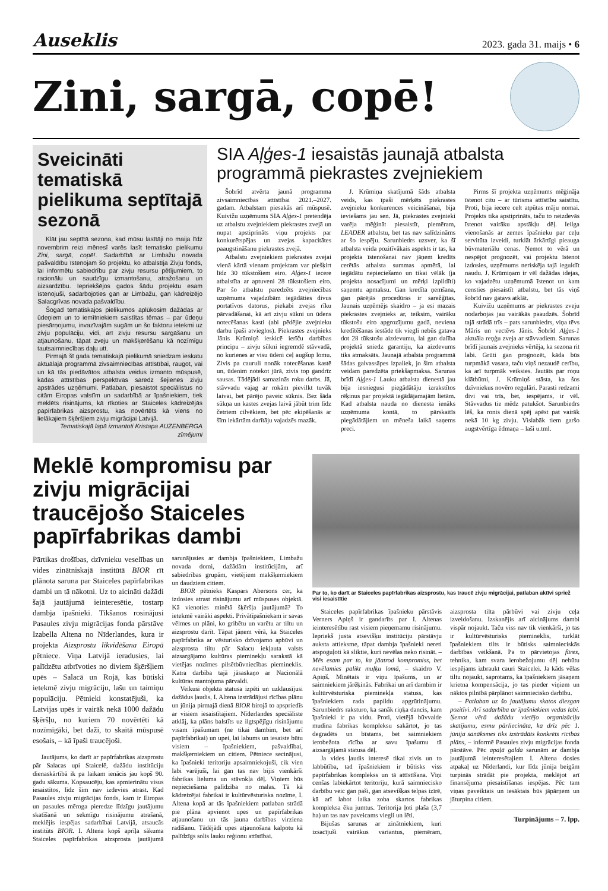Auseklis 2023. gada 31. maijs • 6
Zini, sargā, copē!
Sveicināti tematiskā pielikuma septītajā sezonā
Klāt jau septītā sezona, kad mūsu lasītāji no maija līdz novembrim reizi mēnesī varēs lasīt tematisko pielikumu Zini, sargā, copē!. Sadarbībā ar Limbažu novada pašvaldību īstenojam šo projektu, ko atbalstīja Zivju fonds, lai informētu sabiedrību par zivju resursu pētījumiem, to racionālu un saudzīgu izmantošanu, atražošanu un aizsardzību. Iepriekšējos gados šādu projektu esam īstenojuši, sadarbojoties gan ar Limbažu, gan kādreizējo Salacgrīvas novada pašvaldību.
Šogad tematiskajos pielikumos aplūkosim dažādas ar ūdeņiem un to iemītniekiem saistītas tēmas – par ūdeņu piesārņojumu, invazīvajām sugām un šo faktoru ietekmi uz zivju populāciju, vidi, arī zivju resursu sargāšanu un atjaunošanu, tāpat zveju un makšķerēšanu kā nozīmīgu tautsaimniecības daļu utt.
Pirmajā šī gada tematiskajā pielikumā sniedzam ieskatu aktuālajā programmā zivsaimniecības attīstībai, raugot, vai un kā tās piedāvātos atbalsta veidus izmanto mūspusē, kādas attīstības perspektīvas saredz šejienes zivju apstrādes uzņēmumi. Patlaban, piesaistot speciālistus no citām Eiropas valstīm un sadarbībā ar īpašniekiem, tiek meklēts risinājums, kā rīkoties ar Staiceles kādreizējās papīrfabrikas aizsprostu, kas novērtēts kā viens no lielākajiem šķēršļiem zivju migrācijai Latvijā.
Tematiskajā lapā izmantoti Kristapa AUZENBERGA zīmējumi
SIA Aļģes-1 iesaistās jaunajā atbalsta programmā piekrastes zvejniekiem
Šobrīd atvērta jaunā programma zivsaimniecības attīstībai 2021.–2027. gadam. Atbalstam piesakās arī mūspusē. Kuivižu uzņēmums SIA Aļģes-1 pretendēja uz atbalstu zvejniekiem piekrastes zvejā un nupat apstiprināts viņu projekts par konkurētspējas un zvejas kapacitātes paaugstināšanu piekrastes zvejā.
Atbalstu zvejniekiem piekrastes zvejai vienā kārtā vienam projektam var piešķirt līdz 30 tūkstošiem eiro. Aļģes-1 iecere atbalstīta ar aptuveni 28 tūkstošiem eiro. Par šo atbalstu paredzēts zvejniecības uzņēmuma vajadzībām iegādāties divus portatīvos datorus, piekabi zvejas rīku pārvadāšanai, kā arī zivju sūkni un ūdens notecēšanas kasti (abi pēdējie zvejnieku darbu īpaši atvieglos). Piekrastes zvejnieks Jānis Krūmiņš ieskicē ierīču darbības principu – zivju sūkni iegremdē stāvvadā, no kurienes ar visu ūdeni ceļ augšup lomu. Zivis pa cauruli nonāk notecēšanas kastē un, ūdenim notekot jūrā, zivis top gandrīz sausas. Tādējādi samazinās roku darbs. Jā, stāvvadu vajag ar rokām pievilkt tuvāk laivai, bet pārējo paveic sūknis. Bez šāda sūkņa un kastes zvejas laivā jābūt trim līdz četriem cilvēkiem, bet pēc ekipēšanās ar šīm iekārtām darītāju vajadzēs mazāk.
J. Krūmiņa skatījumā šāds atbalsta veids, kas īpaši mērķēts piekrastes zvejnieku konkurences veicināšanai, bija ieviešams jau sen. Jā, piekrastes zvejnieki varēja mēģināt piesaistīt, piemēram, LEADER atbalstu, bet tas nav salīdzināms ar šo iespēju. Sarunbiedrs uzsver, ka šī atbalsta veida pozitīvākais aspekts ir tas, ka projekta īstenošanai nav jāņem kredīts cerētās atbalsta summas apmērā, lai iegādātu nepieciešamo un tikai vēlāk (ja projekta nosacījumi un mērķi izpildīti) saņemtu apmaksu. Gan kredīta ņemšana, gan pārējās procedūras ir sarežģītas. Jaunais uzņēmējs skaidro – ja esi mazais piekrastes zvejnieks ar, teiksim, vairāku tūkstošu eiro apgrozījumu gadā, neviena kredītēšanas iestāde tik viegli nebūs gatava dot 28 tūkstošu aizdevumu, lai gan dalība projektā sniedz garantiju, ka aizdevums tiks atmaksāts. Jaunajā atbalsta programmā šādas galvassāpes izpaliek, jo šim atbalsta veidam paredzēta priekšapmaksa. Sarunas brīdī Aļģes-1 Lauku atbalsta dienestā jau bija iesniegusi piegādātāju izrakstītos rēķinus par projektā iegādājamajām lietām. Kad atbalsta nauda no dienesta ienāks uzņēmuma kontā, to pārskaitīs piegādātājiem un mēneša laikā saņems preci.
Pirms šī projekta uzņēmums mēģināja īstenot citu – ar tūrisma attīstību saistītu. Proti, bija iecere celt atpūtas māju nomai. Projekts tika apstiprināts, taču to neizdevās īstenot vairāku apstākļu dēļ. Ieilga vienošanās ar zemes īpašnieku par ceļu servitūta izveidi, turklāt ārkārtīgi pieauga būvmateriālu cenas. Ņemot to vērā un nespējot prognozēt, vai projektu īstenot izdosies, uzņēmums neriskēja tajā ieguldīt naudu. J. Krūmiņam ir vēl dažādas idejas, ko vajadzētu uzņēmumā īstenot un kam censties piesaistīt atbalstu, bet tās viņš šobrīd nav gatavs atklāt.
Kuivižu uzņēmums ar piekrastes zveju nodarbojas jau vairākās paaudzēs. Šobrīd tajā strādā trīs – pats sarunbiedrs, viņa tēvs Māris un vectēvs Jānis. Šobrīd Aļģes-1 aktuāla reņģu zveja ar stāvvadiem. Sarunas brīdī jaunais zvejnieks vērtēja, ka sezona rit labi. Grūti gan prognozēt, kāda būs turpmākā vasara, taču viņš nezaudē cerību, ka arī turpmāk veiksies. Jautāts par roņu klātbūtni, J. Krūmiņš stāsta, ka šos dzīvniekus novēro regulāri. Parasti redzami divi vai trīs, bet, iespējams, ir vēl. Stāvvadus tie mēdz patukšot. Sarunbiedrs lēš, ka ronis dienā spēj apēst pat vairāk nekā 10 kg zivju. Vislabāk tiem garšo augstvērtīga ēdmaņa – laši u.tml.
Meklē kompromisu par zivju migrācijai traucējošo Staiceles papīrfabrikas dambi
Pārtikas drošības, dzīvnieku veselības un vides zinātniskajā institūtā BIOR rīt plānota saruna par Staiceles papīrfabrikas dambi un tā nākotni. Uz to aicināti dažādi šajā jautājumā ieinteresētie, tostarp dambja īpašnieki. Tikšanos rosinājusi Pasaules zivju migrācijas fonda pārstāve Izabella Altena no Nīderlandes, kura ir projekta Aizsprostu likvidēšana Eiropā pētniece. Viņa Latvijā ieradusies, lai palīdzētu atbrīvoties no diviem šķēršļiem upēs – Salacā un Rojā, kas būtiski ietekmē zivju migrāciju, lašu un taimiņu populāciju. Pētnieki konstatējuši, ka Latvijas upēs ir vairāk nekā 1000 dažādu šķēršļu, no kuriem 70 novērtēti kā nozīmīgāki, bet daži, to skaitā mūspusē esošais, – kā īpaši traucējoši.
Jautājums, ko darīt ar papīrfabrikas aizsprostu pār Salacas upi Staicelē, dažādu institūciju dienaskārtībā ik pa laikam ienācis jau kopš 90. gadu sākuma. Kopsaucēju, kas apmierinātu visus iesaistītos, līdz šim nav izdevies atrast. Kad Pasaules zivju migrācijas fonds, kam ir Eiropas un pasaules mēroga pieredze līdzīgu jautājumu skatīšanā un sekmīgu risinājumu atrašanā, meklējis iespējas sadarbībai Latvijā, atsaucās institūts BIOR. I. Altena kopš aprīļa sākuma Staiceles papīrfabrikas aizsprosta jautājumā sarunājusies ar dambja īpašniekiem, Limbažu novada domi, dažādām institūcijām, arī sabiedrības grupām, vietējiem makšķerniekiem un daudziem citiem.
BIOR pētnieks Kaspars Abersons cer, ka izdosies atrast risinājumu arī mūspuses objektā. Kā vienoties minētā šķēršļa jautājumā? To ietekmē vairāki aspekti. Privātīpašniekam ir savas vēlmes un plāni, ko gribētu un varētu ar tiltu un aizsprostu darīt. Tāpat jāņem vērā, ka Staiceles papīrfabrika ar vēsturisko dzīvojamo apbūvi un aizsprosta tiltu pār Salacu iekļauta valsts aizsargājamo kultūras pieminekļu sarakstā kā vietējas nozīmes pilsētbūvniecības piemineklis. Katra darbība tajā jāsaskaņo ar Nacionālā kultūras mantojuma pārvaldi.
Veikusi objekta statusa izpēti un uzklausījusi dažādus ļaudis, I. Altena izstrādājusi rīcības plānu un jūnija pirmajā dienā BIOR birojā to apspriedīs ar visiem iesaistītajiem. Nīderlandes speciāliste atklāj, ka plāns balstīts uz ilgtspējīgu risinājumu visam īpašumam (ne tikai dambim, bet arī papīrfabrikai) un upei, lai labums un iesaiste būtu visiem – īpašniekiem, pašvaldībai, makšķerniekiem un citiem. Pētniece secinājusi, ka īpašnieki teritoriju apsaimniekojuši, cik vien labi varējuši, lai gan tas nav bijis vienkārši fabrikas lieluma un stāvokļa dēļ. Viņiem būs nepieciešama palīdzība no malas. Tā kā kādreizējai fabrikai ir kultūrvēsturiska nozīme, I. Altena kopā ar tās īpašniekiem patlaban strādā pie plāna apvienot upes un papīrfabrikas atjaunošanu un tās jauna darbības virziena radīšanu. Tādējādi upes atjaunošana kalpotu kā palīdzīgs solis lauku reģionu attīstībai.
Par to, ko darīt ar Staiceles papīrfabrikas aizsprostu, kas traucē zivju migrācijai, patlaban aktīvi spriež visi iesaistītie
Staiceles papīrfabrikas īpašnieku pārstāvis Verners Apiņš ir gandarīts par I. Altenas ieinteresētību rast visiem pieņemamu risinājumu. Iepriekš justa atsevišķu institūciju pārstāvju auksta attieksme, tāpat dambja īpašnieki nereti atspoguļoti kā sliktie, kuri nevēlas neko risināt. – Mēs esam par to, ka jāatrod kompromiss, bet nevēlamies palikt muļķu lomā, – skaidro V. Apiņš. Minētais ir viņu īpašums, un ar saimniekiem jārēķinās. Fabrikai un arī dambim ir kultūrvēsturiska pieminekļa statuss, kas īpašniekiem rada papildu apgrūtinājumu. Sarunbiedrs raksturo, ka sanāk riņķa dancis, kam īpašnieki ir pa vidu. Proti, vietējā būvvalde mudina fabrikas kompleksu sakārtot, jo tas degradēts un bīstams, bet saimniekiem ierobežota rīcība ar savu īpašumu tā aizsargājamā statusa dēļ.
Ja vides ļaudis interesē tikai zivis un to labbūtība, tad īpašniekiem ir būtisks viss papīrfabrikas komplekss un tā attīstīšana. Viņi cenšas labiekārtot teritoriju, kurā saimniecisko darbību veic gan paši, gan atsevišķas telpas izīrē, kā arī labot laika zoba skartos fabrikas kompleksa ēku jumtus. Teritorija ļoti plaša (3,7 ha) un tas nav paveicams viegli un lēti.
Bijušas sarunas ar zinātniekiem, kuri izsacījuši vairākus variantus, piemēram, aizsprosta tilta pārbūvi vai zivju ceļa izveidošanu. Izskanējis arī aicinājums dambi vispār nojaukt. Taču viss nav tik vienkārši, jo tas ir kultūrvēsturisks piemineklis, turklāt īpašniekiem tilts ir būtisks saimnieciskās darbības veikšanā. Pa to pārvietojas fūres, tehnika, kam svara ierobežojumu dēļ nebūtu iespējams izbraukt cauri Staicelei. Ja kāds vēlas tiltu nojaukt, saprotams, ka īpašniekiem jāsaņem krietna kompensācija, jo tas pieder viņiem un nāktos pilnībā pārplānot saimniecisko darbību.
– Patlaban uz šo jautājumu skatos diezgan pozitīvi. Arī sadarbība ar īpašniekiem vedas labi. Ņemot vērā dažādu vietējo organizāciju skatījumu, esmu pārliecināta, ka drīz pēc 1. jūnija sanāksmes tiks izstrādāts konkrēts rīcības plāns, – informē Pasaules zivju migrācijas fonda pārstāve. Pēc apaļā galda sarunām ar dambja jautājumā ieinteresētajiem I. Altena dosies atpakaļ uz Nīderlandi, kur līdz jūnija beigām turpinās strādāt pie projekta, meklējot arī finansējuma piesaistīšanas iespējas. Pēc tam viņas paveiktais un iesāktais būs jāpārņem un jāturpina citiem.
Turpinājums – 7. lpp.